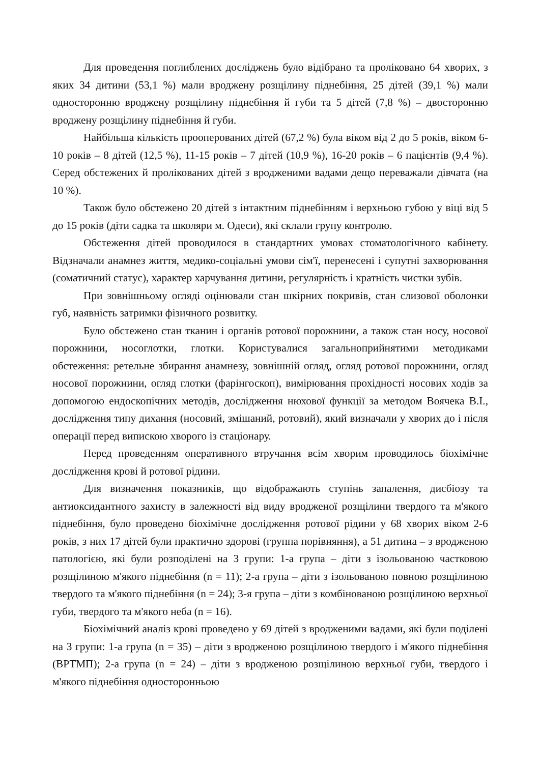Для проведення поглиблених досліджень було відібрано та проліковано 64 хворих, з яких 34 дитини (53,1 %) мали вроджену розщілину піднебіння, 25 дітей (39,1 %) мали односторонню вроджену розщілину піднебіння й губи та 5 дітей (7,8 %) – двосторонню вроджену розщілину піднебіння й губи.
Найбільша кількість прооперованих дітей (67,2 %) була віком від 2 до 5 років, віком 6-10 років – 8 дітей (12,5 %), 11-15 років – 7 дітей (10,9 %), 16-20 років – 6 пацієнтів (9,4 %). Серед обстежених й пролікованих дітей з вродженими вадами дещо переважали дівчата (на 10 %).
Також було обстежено 20 дітей з інтактним піднебінням і верхньою губою у віці від 5 до 15 років (діти садка та школяри м. Одеси), які склали групу контролю.
Обстеження дітей проводилося в стандартних умовах стоматологічного кабінету. Відзначали анамнез життя, медико-соціальні умови сім'ї, перенесені і супутні захворювання (соматичний статус), характер харчування дитини, регулярність і кратність чистки зубів.
При зовнішньому огляді оцінювали стан шкірних покривів, стан слизової оболонки губ, наявність затримки фізичного розвитку.
Було обстежено стан тканин і органів ротової порожнини, а також стан носу, носової порожнини, носоглотки, глотки. Користувалися загальноприйнятими методиками обстеження: ретельне збирання анамнезу, зовнішній огляд, огляд ротової порожнини, огляд носової порожнини, огляд глотки (фарінгоскоп), вимірювання прохідності носових ходів за допомогою ендоскопічних методів, дослідження нюхової функції за методом Воячека В.І., дослідження типу дихання (носовий, змішаний, ротовий), який визначали у хворих до і після операції перед випискою хворого із стаціонару.
Перед проведенням оперативного втручання всім хворим проводилось біохімічне дослідження крові й ротової рідини.
Для визначення показників, що відображають ступінь запалення, дисбіозу та антиоксидантного захисту в залежності від виду вродженої розщілини твердого та м'якого піднебіння, було проведено біохімічне дослідження ротової рідини у 68 хворих віком 2-6 років, з них 17 дітей були практично здорові (группа порівняння), а 51 дитина – з вродженою патологією, які були розподілені на 3 групи: 1-а група – діти з ізольованою частковою розщілиною м'якого піднебіння (n = 11); 2-а група – діти з ізольованою повною розщілиною твердого та м'якого піднебіння (n = 24); 3-я група – діти з комбінованою розщілиною верхньої губи, твердого та м'якого неба (n = 16).
Біохімічний аналіз крові проведено у 69 дітей з вродженими вадами, які були поділені на 3 групи: 1-а група (n = 35) – діти з вродженою розщілиною твердого і м'якого піднебіння (ВРТМП); 2-а група (n = 24) – діти з вродженою розщілиною верхньої губи, твердого і м'якого піднебіння односторонньою